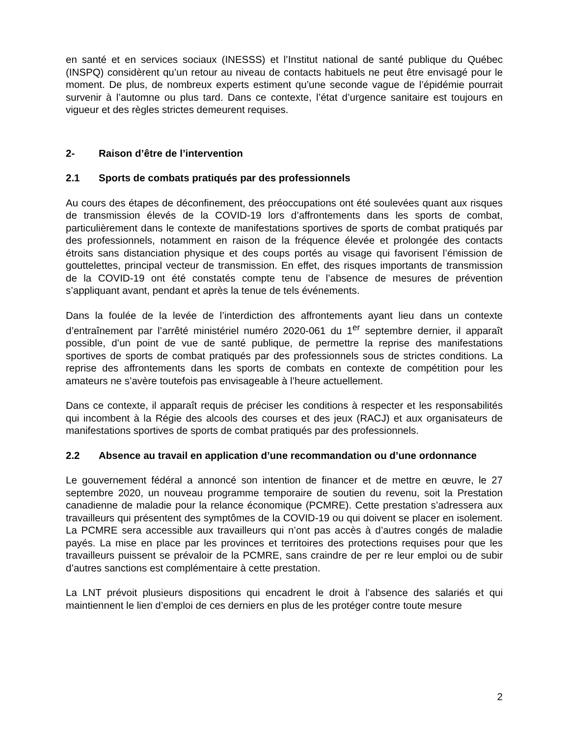en santé et en services sociaux (INESSS) et l’Institut national de santé publique du Québec (INSPQ) considèrent qu’un retour au niveau de contacts habituels ne peut être envisagé pour le moment. De plus, de nombreux experts estiment qu’une seconde vague de l’épidémie pourrait survenir à l’automne ou plus tard. Dans ce contexte, l’état d’urgence sanitaire est toujours en vigueur et des règles strictes demeurent requises.
2- Raison d’être de l’intervention
2.1 Sports de combats pratiqués par des professionnels
Au cours des étapes de déconfinement, des préoccupations ont été soulevées quant aux risques de transmission élevés de la COVID-19 lors d’affrontements dans les sports de combat, particulièrement dans le contexte de manifestations sportives de sports de combat pratiqués par des professionnels, notamment en raison de la fréquence élevée et prolongée des contacts étroits sans distanciation physique et des coups portés au visage qui favorisent l’émission de gouttelettes, principal vecteur de transmission. En effet, des risques importants de transmission de la COVID-19 ont été constatés compte tenu de l’absence de mesures de prévention s’appliquant avant, pendant et après la tenue de tels événements.
Dans la foulée de la levée de l’interdiction des affrontements ayant lieu dans un contexte d’entraînement par l’arrêté ministériel numéro 2020-061 du 1<sup>er</sup> septembre dernier, il apparaît possible, d’un point de vue de santé publique, de permettre la reprise des manifestations sportives de sports de combat pratiqués par des professionnels sous de strictes conditions. La reprise des affrontements dans les sports de combats en contexte de compétition pour les amateurs ne s’avère toutefois pas envisageable à l’heure actuellement.
Dans ce contexte, il apparaît requis de préciser les conditions à respecter et les responsabilités qui incombent à la Régie des alcools des courses et des jeux (RACJ) et aux organisateurs de manifestations sportives de sports de combat pratiqués par des professionnels.
2.2 Absence au travail en application d’une recommandation ou d’une ordonnance
Le gouvernement fédéral a annoncé son intention de financer et de mettre en œuvre, le 27 septembre 2020, un nouveau programme temporaire de soutien du revenu, soit la Prestation canadienne de maladie pour la relance économique (PCMRE). Cette prestation s’adressera aux travailleurs qui présentent des symptômes de la COVID-19 ou qui doivent se placer en isolement. La PCMRE sera accessible aux travailleurs qui n’ont pas accès à d’autres congés de maladie payés. La mise en place par les provinces et territoires des protections requises pour que les travailleurs puissent se prévaloir de la PCMRE, sans craindre de per re leur emploi ou de subir d’autres sanctions est complémentaire à cette prestation.
La LNT prévoit plusieurs dispositions qui encadrent le droit à l’absence des salariés et qui maintiennent le lien d’emploi de ces derniers en plus de les protéger contre toute mesure
2